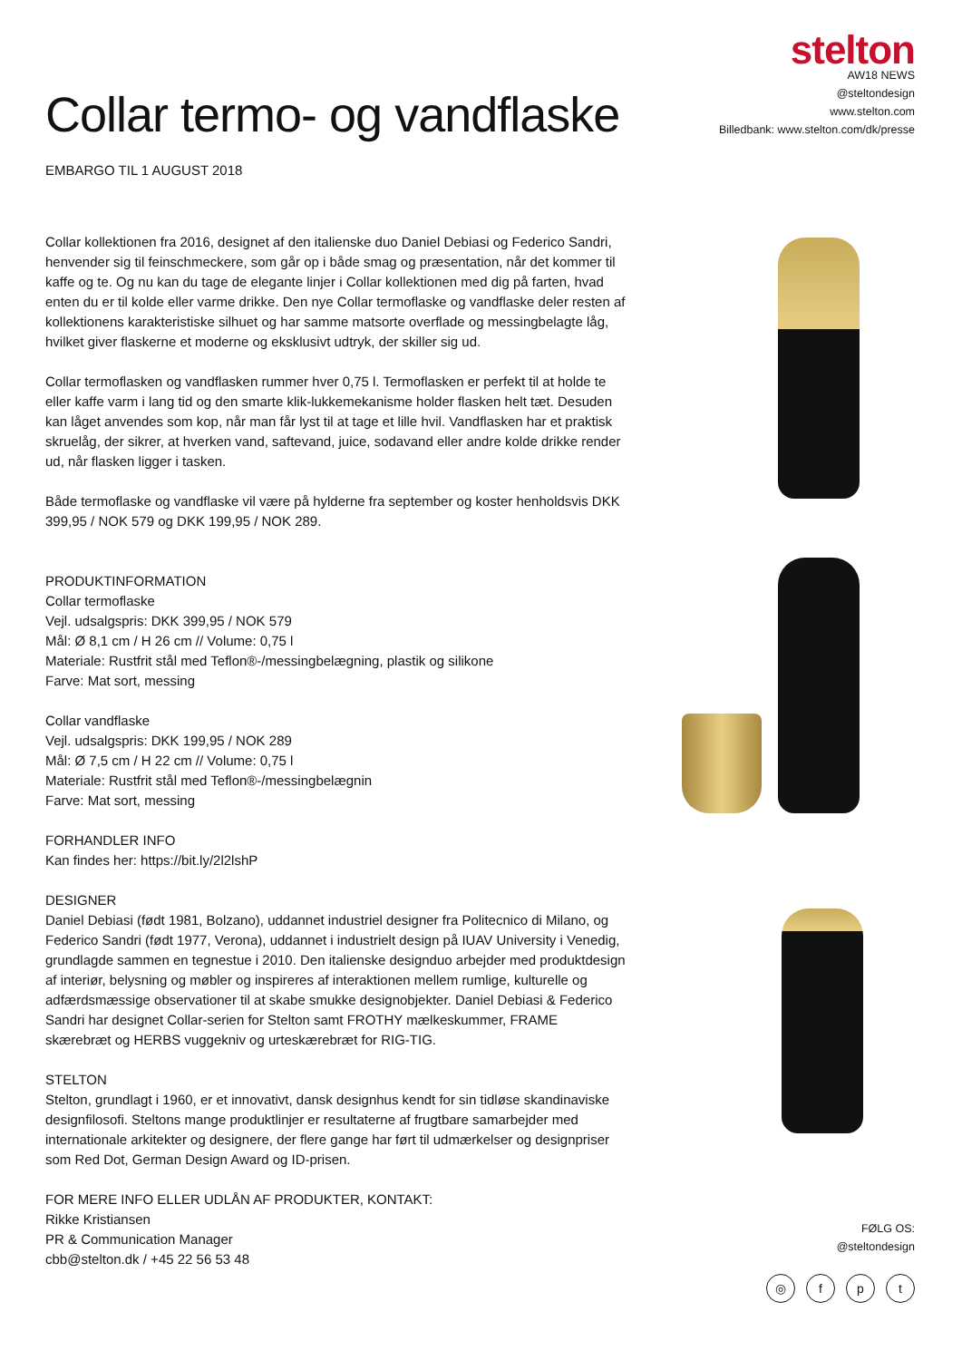stelton
AW18 NEWS
@steltondesign
www.stelton.com
Billedbank: www.stelton.com/dk/presse
Collar termo- og vandflaske
EMBARGO TIL 1 AUGUST 2018
Collar kollektionen fra 2016, designet af den italienske duo Daniel Debiasi og Federico Sandri, henvender sig til feinschmeckere, som går op i både smag og præsentation, når det kommer til kaffe og te. Og nu kan du tage de elegante linjer i Collar kollektionen med dig på farten, hvad enten du er til kolde eller varme drikke. Den nye Collar termoflaske og vandflaske deler resten af kollektionens karakteristiske silhuet og har samme matsorte overflade og messingbelagte låg, hvilket giver flaskerne et moderne og eksklusivt udtryk, der skiller sig ud.
Collar termoflasken og vandflasken rummer hver 0,75 l. Termoflasken er perfekt til at holde te eller kaffe varm i lang tid og den smarte klik-lukkemekanisme holder flasken helt tæt. Desuden kan låget anvendes som kop, når man får lyst til at tage et lille hvil. Vandflasken har et praktisk skruelåg, der sikrer, at hverken vand, saftevand, juice, sodavand eller andre kolde drikke render ud, når flasken ligger i tasken.
Både termoflaske og vandflaske vil være på hylderne fra september og koster henholdsvis DKK 399,95 / NOK 579 og DKK 199,95 / NOK 289.
PRODUKTINFORMATION
Collar termoflaske
Vejl. udsalgspris: DKK 399,95 / NOK 579
Mål: Ø 8,1 cm / H 26 cm // Volume: 0,75 l
Materiale: Rustfrit stål med Teflon®-/messingbelægning, plastik og silikone
Farve: Mat sort, messing
Collar vandflaske
Vejl. udsalgspris: DKK 199,95 / NOK 289
Mål: Ø 7,5 cm / H 22 cm // Volume: 0,75 l
Materiale: Rustfrit stål med Teflon®-/messingbelægnin
Farve: Mat sort, messing
FORHANDLER INFO
Kan findes her: https://bit.ly/2l2lshP
DESIGNER
Daniel Debiasi (født 1981, Bolzano), uddannet industriel designer fra Politecnico di Milano, og Federico Sandri (født 1977, Verona), uddannet i industrielt design på IUAV University i Venedig, grundlagde sammen en tegnestue i 2010. Den italienske designduo arbejder med produktdesign af interiør, belysning og møbler og inspireres af interaktionen mellem rumlige, kulturelle og adfærdsmæssige observationer til at skabe smukke designobjekter. Daniel Debiasi & Federico Sandri har designet Collar-serien for Stelton samt FROTHY mælkeskummer, FRAME skærebræt og HERBS vuggekniv og urteskærebræt for RIG-TIG.
STELTON
Stelton, grundlagt i 1960, er et innovativt, dansk designhus kendt for sin tidløse skandinaviske designfilosofi. Steltons mange produktlinjer er resultaterne af frugtbare samarbejder med internationale arkitekter og designere, der flere gange har ført til udmærkelser og designpriser som Red Dot, German Design Award og ID-prisen.
FOR MERE INFO ELLER UDLÅN AF PRODUKTER, KONTAKT:
Rikke Kristiansen
PR & Communication Manager
cbb@stelton.dk / +45 22 56 53 48
FØLG OS:
@steltondesign
◎ fpt